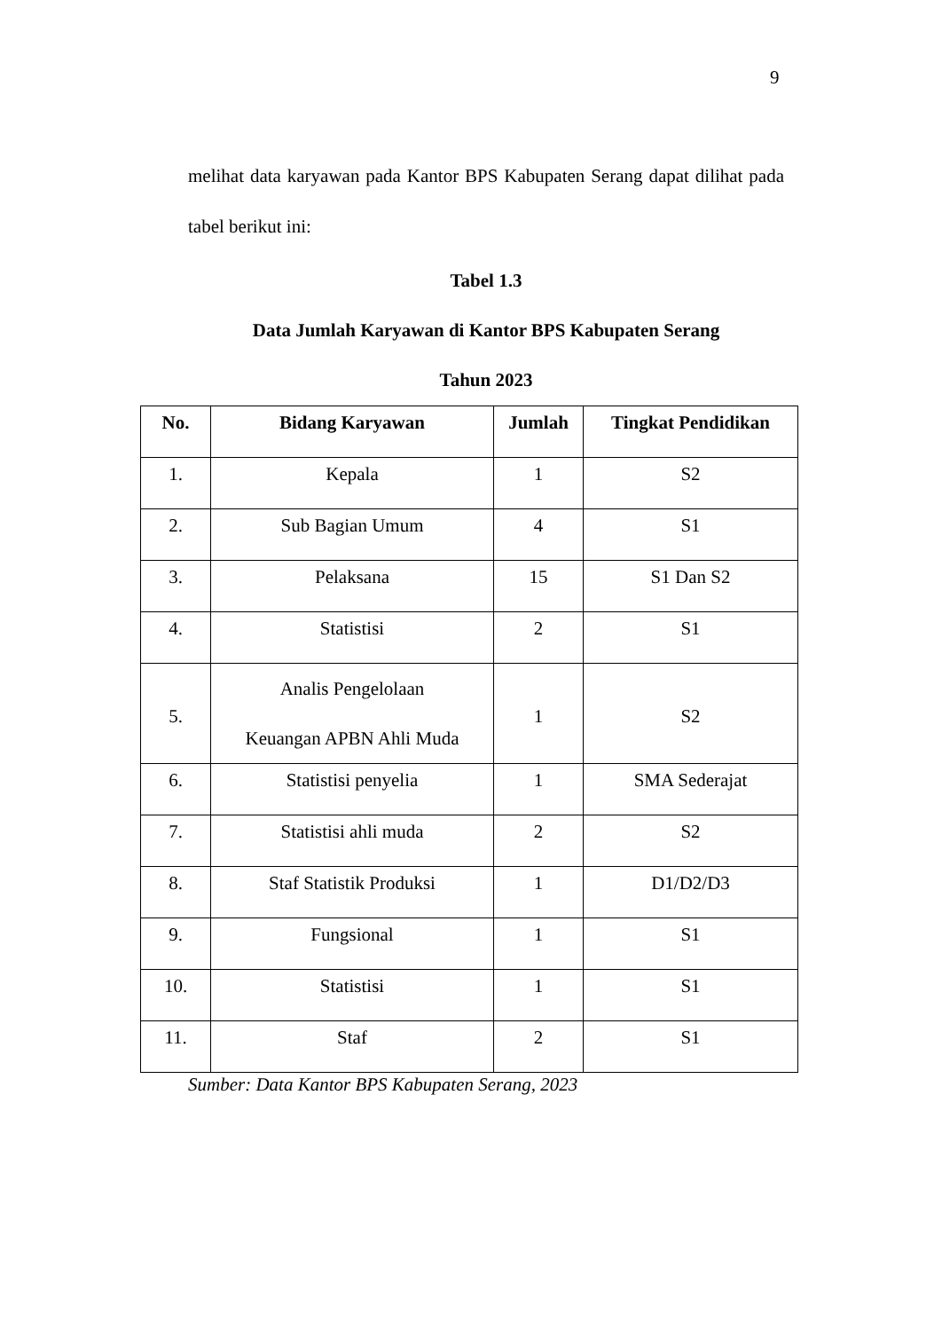9
melihat data karyawan pada Kantor BPS Kabupaten Serang dapat dilihat pada tabel berikut ini:
Tabel 1.3
Data Jumlah Karyawan di Kantor BPS Kabupaten Serang
Tahun 2023
| No. | Bidang Karyawan | Jumlah | Tingkat Pendidikan |
| --- | --- | --- | --- |
| 1. | Kepala | 1 | S2 |
| 2. | Sub Bagian Umum | 4 | S1 |
| 3. | Pelaksana | 15 | S1 Dan S2 |
| 4. | Statistisi | 2 | S1 |
| 5. | Analis Pengelolaan Keuangan APBN Ahli Muda | 1 | S2 |
| 6. | Statistisi penyelia | 1 | SMA Sederajat |
| 7. | Statistisi ahli muda | 2 | S2 |
| 8. | Staf Statistik Produksi | 1 | D1/D2/D3 |
| 9. | Fungsional | 1 | S1 |
| 10. | Statistisi | 1 | S1 |
| 11. | Staf | 2 | S1 |
Sumber: Data Kantor BPS Kabupaten Serang, 2023